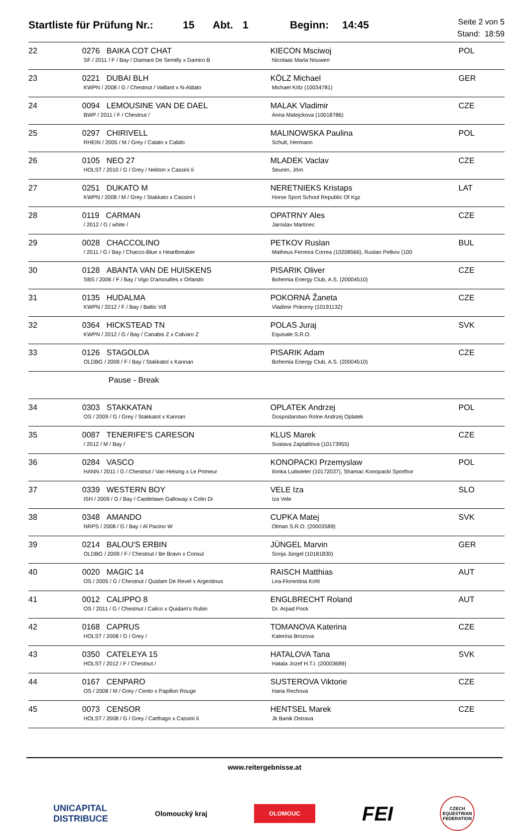Startliste für Prüfung Nr.: 15 Abt. 1 Beginn: 14:45 Seite 2 von 5
Stand: 18:59
| 22 | 0276 BAIKA COT CHAT SF / 2011 / F / Bay / Diamant De Semilly x Damiro B | KIECON Msciwoj Nicolaas Maria Nouwen | POL |
| 23 | 0221 DUBAI BLH KWPN / 2008 / G / Chestnut / Vaillant x N-Aldato | KÖLZ Michael Michael Kölz (10034781) | GER |
| 24 | 0094 LEMOUSINE VAN DE DAEL BWP / 2011 / F / Chestnut / | MALAK Vladimir Anna Matejckova (10018786) | CZE |
| 25 | 0297 CHIRIVELL RHEIN / 2005 / M / Grey / Calato x Calido | MALINOWSKA Paulina Schult, Hermann | POL |
| 26 | 0105 NEO 27 HOLST / 2010 / G / Grey / Nekton x Cassini Ii | MLADEK Vaclav Seuren, Jörn | CZE |
| 27 | 0251 DUKATO M KWPN / 2008 / M / Grey / Stakkato x Cassini I | NERETNIEKS Kristaps Horse Sport School Republic Of Kgz | LAT |
| 28 | 0119 CARMAN / 2012 / G / white / | OPATRNY Ales Jaroslav Martinec | CZE |
| 29 | 0028 CHACCOLINO / 2011 / G / Bay / Chacco-Blue x Heartbreaker | PETKOV Ruslan Matheus Ferreira Correa (10208566), Ruslan Petkov (100 | BUL |
| 30 | 0128 ABANTA VAN DE HUISKENS SBS / 2006 / F / Bay / Vigo D'arsouilles x Orlando | PISARIK Oliver Bohemia Energy Club, A.S. (20004510) | CZE |
| 31 | 0135 HUDALMA KWPN / 2012 / F / Bay / Baltic Vdl | POKORNÁ Žaneta Vladimir Pokorny (10191132) | CZE |
| 32 | 0364 HICKSTEAD TN KWPN / 2012 / G / Bay / Canabis Z x Calvaro Z | POLAS Juraj Equisale S.R.O. | SVK |
| 33 | 0126 STAGOLDA OLDBG / 2009 / F / Bay / Stakkatol x Kannan | PISARIK Adam Bohemia Energy Club, A.S. (20004510) | CZE |
| | Pause - Break | | |
| 34 | 0303 STAKKATAN OS / 2009 / G / Grey / Stakkatol x Kannan | OPLATEK Andrzej Gospodarstwo Rolne Andrzej Oplatek | POL |
| 35 | 0087 TENERIFE'S CARESON / 2012 / M / Bay / | KLUS Marek Svatava Zaplatilova (10173955) | CZE |
| 36 | 0284 VASCO HANN / 2011 / G / Chestnut / Van Helsing x Le Primeur | KONOPACKI Przemyslaw Ilonka Luitwieler (10172037), Shamac Konopacki Sporthor | POL |
| 37 | 0339 WESTERN BOY ISH / 2009 / G / Bay / Castlelawn Galloway x Colin Di | VELE Iza Iza Vele | SLO |
| 38 | 0348 AMANDO NRPS / 2008 / G / Bay / Al Pacino W | CUPKA Matej Olman S.R.O. (20003589) | SVK |
| 39 | 0214 BALOU'S ERBIN OLDBG / 2009 / F / Chestnut / Be Bravo x Consul | JÜNGEL Marvin Sonja Jüngel (10181830) | GER |
| 40 | 0020 MAGIC 14 OS / 2005 / G / Chestnut / Quidam De Revel x Argentinus | RAISCH Matthias Lea-Florentina Kohl | AUT |
| 41 | 0012 CALIPPO 8 OS / 2011 / G / Chestnut / Calico x Quidam's Rubin | ENGLBRECHT Roland Dr. Arpad Pock | AUT |
| 42 | 0168 CAPRUS HOLST / 2008 / G / Grey / | TOMANOVA Katerina Katerina Brozova | CZE |
| 43 | 0350 CATELEYA 15 HOLST / 2012 / F / Chestnut / | HATALOVA Tana Hatala Jozef H.T.I. (20003689) | SVK |
| 44 | 0167 CENPARO OS / 2008 / M / Grey / Cento x Papillon Rouge | SUSTEROVA Viktorie Hana Rechova | CZE |
| 45 | 0073 CENSOR HOLST / 2008 / G / Grey / Carthago x Cassini Ii | HENTSEL Marek Jk Banik Ostrava | CZE |
www.reitergebnisse.at
UNICAPITAL
DISTRIBUCE Olomoucký kraj OLOMOUC FEI CZECH EQUESTRIAN FEDERATION